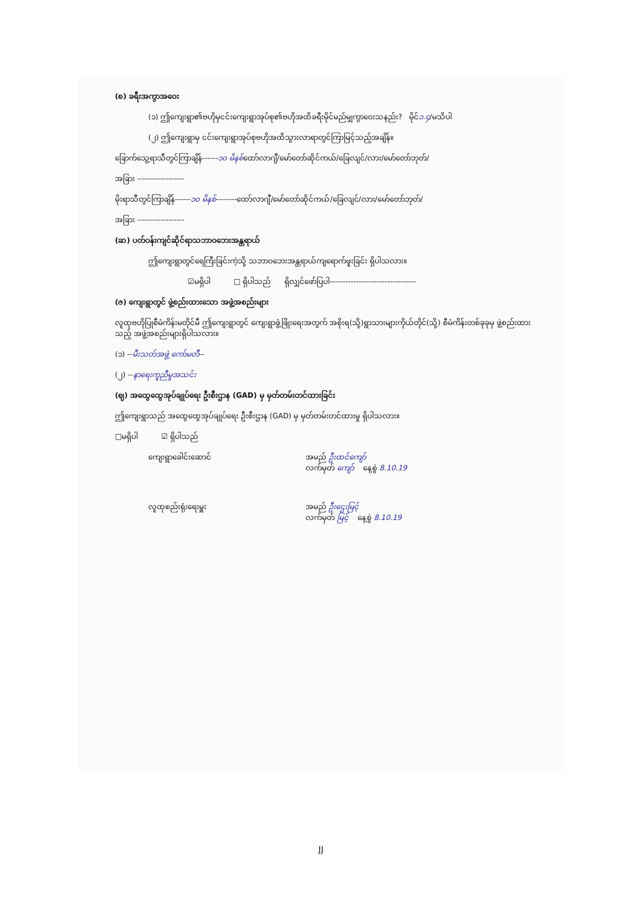(စ) ခရီးအကွာအဝေး
(၁) ဤကျေးရွာ၏ဗဟိုမှငင်းကျေးရွာအုပ်စု၏ဗဟိုအထိခရီးမိုင်မည်မျှကွာဝေးသနည်း? မိုင်၁.၄/မသိပါ
(၂) ဤကျေးရွာမှ ငင်းကျေးရွာအုပ်စုဗဟိုအထိသွားလာရာတွင်ကြာမြင့်သည့်အချိန်။
ခြောက်သွေ့ရာသီတွင်ကြာချိန်------၁၀ မိနစ်ထော်လာဂျီ/မော်တော်ဆိုင်ကယ်/ခြေလျင်/လား/မော်တော်ဘုတ်/
အခြား ------------------
မိုးရာသီတွင်ကြာချိန်------၁၀ မိနစ်--------ထော်လာဂျီ/မော်တော်ဆိုင်ကယ်/ခြေလျင်/လား/မော်တော်ဘုတ်/
အခြား ------------------
(ဆ) ပတ်ဝန်းကျင်ဆိုင်ရာသဘာဝဘေးအန္တရာယ်
ဤကျေးရွာတွင်ရေကြီးခြင်းကဲ့သို့ သဘာဝဘေးအန္တရာယ်ကျရောက်ဖူးခြင်း ရှိပါသလား။
☑မရှိပါ □ ရှိပါသည် ရှိလျှင်ဖော်ပြပါ---------------------------------
(ဇ) ကျေးရွာတွင် ဖွဲ့စည်းထားသော အဖွဲ့အစည်းများ
လူထုဗဟိုပြုစီမံကိန်းမတိုင်မီ ဤကျေးရွာတွင် ကျေးရွာဖွံ့ဖြိုးရေးအတွက် အစိုးရ(သို့)ရွာသားများကိုယ်တိုင်(သို့) စီမံကိန်းတစ်ခုခုမှ ဖွဲ့စည်းထားသည့် အဖွဲ့အစည်းများရှိပါသလား။
(၁) --မီးသတ်အဖွဲ့ ကော်မတီ--
(၂) --နာရေးကူညီမှုအသင်း
(ဈ) အထွေထွေအုပ်ချုပ်ရေး ဦးစီးဌာန (GAD) မှ မှတ်တမ်းတင်ထားခြင်း
ဤကျေးရွာသည် အထွေထွေအုပ်ချုပ်ရေး ဦးစီးဌာန (GAD) မှ မှတ်တမ်းတင်ထားမှု ရှိပါသလား။
□မရှိပါ ☑ ရှိပါသည်
ကျေးရွာခေါင်းဆောင် အမည် ဦးထင်ကျော်
လက်မှတ် ကျော် နေ့စွဲ 8.10.19
လူထုစည်းရုံးရေးမှူး အမည် ဦးဌေးမြင့်
လက်မှတ် မြင့် နေ့စွဲ 8.10.19
JJ